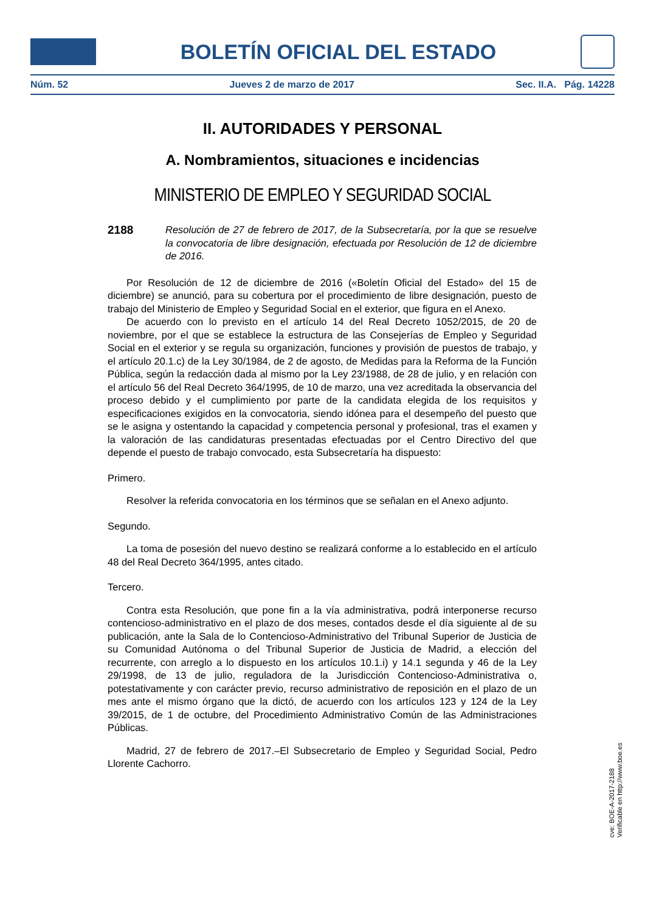BOLETÍN OFICIAL DEL ESTADO
Núm. 52 Jueves 2 de marzo de 2017 Sec. II.A. Pág. 14228
II. AUTORIDADES Y PERSONAL
A. Nombramientos, situaciones e incidencias
MINISTERIO DE EMPLEO Y SEGURIDAD SOCIAL
2188 Resolución de 27 de febrero de 2017, de la Subsecretaría, por la que se resuelve la convocatoria de libre designación, efectuada por Resolución de 12 de diciembre de 2016.
Por Resolución de 12 de diciembre de 2016 («Boletín Oficial del Estado» del 15 de diciembre) se anunció, para su cobertura por el procedimiento de libre designación, puesto de trabajo del Ministerio de Empleo y Seguridad Social en el exterior, que figura en el Anexo.
De acuerdo con lo previsto en el artículo 14 del Real Decreto 1052/2015, de 20 de noviembre, por el que se establece la estructura de las Consejerías de Empleo y Seguridad Social en el exterior y se regula su organización, funciones y provisión de puestos de trabajo, y el artículo 20.1.c) de la Ley 30/1984, de 2 de agosto, de Medidas para la Reforma de la Función Pública, según la redacción dada al mismo por la Ley 23/1988, de 28 de julio, y en relación con el artículo 56 del Real Decreto 364/1995, de 10 de marzo, una vez acreditada la observancia del proceso debido y el cumplimiento por parte de la candidata elegida de los requisitos y especificaciones exigidos en la convocatoria, siendo idónea para el desempeño del puesto que se le asigna y ostentando la capacidad y competencia personal y profesional, tras el examen y la valoración de las candidaturas presentadas efectuadas por el Centro Directivo del que depende el puesto de trabajo convocado, esta Subsecretaría ha dispuesto:
Primero.
Resolver la referida convocatoria en los términos que se señalan en el Anexo adjunto.
Segundo.
La toma de posesión del nuevo destino se realizará conforme a lo establecido en el artículo 48 del Real Decreto 364/1995, antes citado.
Tercero.
Contra esta Resolución, que pone fin a la vía administrativa, podrá interponerse recurso contencioso-administrativo en el plazo de dos meses, contados desde el día siguiente al de su publicación, ante la Sala de lo Contencioso-Administrativo del Tribunal Superior de Justicia de su Comunidad Autónoma o del Tribunal Superior de Justicia de Madrid, a elección del recurrente, con arreglo a lo dispuesto en los artículos 10.1.i) y 14.1 segunda y 46 de la Ley 29/1998, de 13 de julio, reguladora de la Jurisdicción Contencioso-Administrativa o, potestativamente y con carácter previo, recurso administrativo de reposición en el plazo de un mes ante el mismo órgano que la dictó, de acuerdo con los artículos 123 y 124 de la Ley 39/2015, de 1 de octubre, del Procedimiento Administrativo Común de las Administraciones Públicas.
Madrid, 27 de febrero de 2017.–El Subsecretario de Empleo y Seguridad Social, Pedro Llorente Cachorro.
cve: BOE-A-2017-2188
Verificable en http://www.boe.es